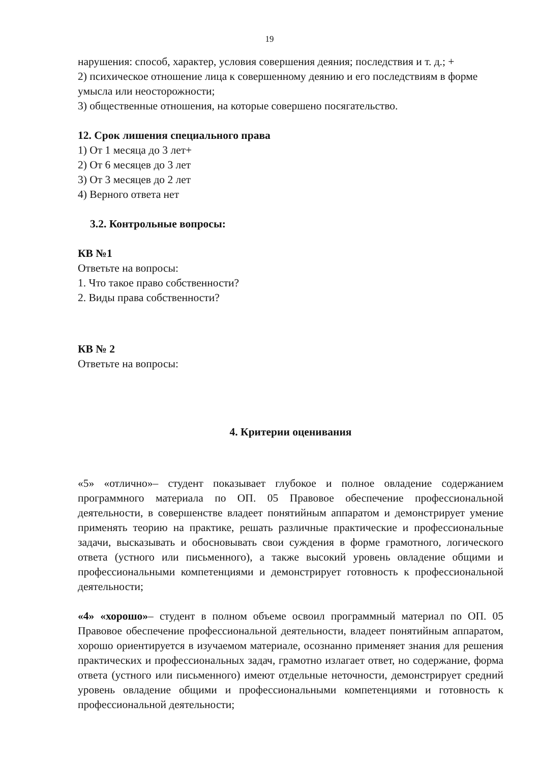19
нарушения: способ, характер, условия совершения деяния; последствия и т. д.; +
2) психическое отношение лица к совершенному деянию и его последствиям в форме умысла или неосторожности;
3) общественные отношения, на которые совершено посягательство.
12. Срок лишения специального права
1) От 1 месяца до 3 лет+
2) От 6 месяцев до 3 лет
3) От 3 месяцев до 2 лет
4) Верного ответа нет
3.2. Контрольные вопросы:
КВ №1
Ответьте на вопросы:
1. Что такое право собственности?
2. Виды права собственности?
КВ № 2
Ответьте на вопросы:
4. Критерии оценивания
«5» «отлично»– студент показывает глубокое и полное овладение содержанием программного материала по ОП. 05 Правовое обеспечение профессиональной деятельности, в совершенстве владеет понятийным аппаратом и демонстрирует умение применять теорию на практике, решать различные практические и профессиональные задачи, высказывать и обосновывать свои суждения в форме грамотного, логического ответа (устного или письменного), а также высокий уровень овладение общими и профессиональными компетенциями и демонстрирует готовность к профессиональной деятельности;
«4» «хорошо»– студент в полном объеме освоил программный материал по ОП. 05 Правовое обеспечение профессиональной деятельности, владеет понятийным аппаратом, хорошо ориентируется в изучаемом материале, осознанно применяет знания для решения практических и профессиональных задач, грамотно излагает ответ, но содержание, форма ответа (устного или письменного) имеют отдельные неточности, демонстрирует средний уровень овладение общими и профессиональными компетенциями и готовность к профессиональной деятельности;